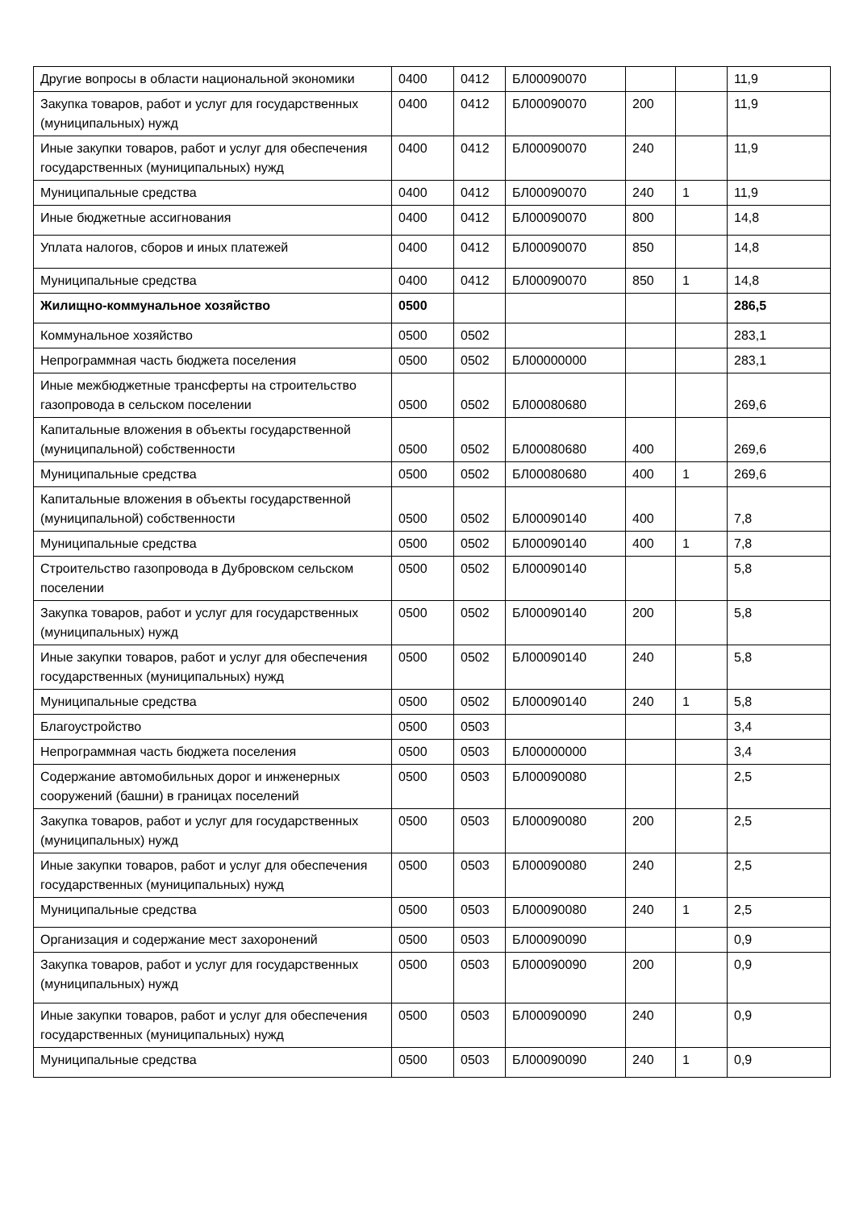| Другие вопросы в области национальной экономики | 0400 | 0412 | БЛ00090070 | | | 11,9 |
| Закупка товаров, работ и услуг для государственных (муниципальных) нужд | 0400 | 0412 | БЛ00090070 | 200 | | 11,9 |
| Иные закупки товаров, работ и услуг для обеспечения государственных (муниципальных) нужд | 0400 | 0412 | БЛ00090070 | 240 | | 11,9 |
| Муниципальные средства | 0400 | 0412 | БЛ00090070 | 240 | 1 | 11,9 |
| Иные бюджетные ассигнования | 0400 | 0412 | БЛ00090070 | 800 | | 14,8 |
| Уплата налогов, сборов и иных платежей | 0400 | 0412 | БЛ00090070 | 850 | | 14,8 |
| Муниципальные средства | 0400 | 0412 | БЛ00090070 | 850 | 1 | 14,8 |
| Жилищно-коммунальное хозяйство | 0500 | | | | | 286,5 |
| Коммунальное хозяйство | 0500 | 0502 | | | | 283,1 |
| Непрограммная часть бюджета поселения | 0500 | 0502 | БЛ00000000 | | | 283,1 |
| Иные межбюджетные трансферты на строительство газопровода в сельском поселении | 0500 | 0502 | БЛ00080680 | | | 269,6 |
| Капитальные вложения в объекты государственной (муниципальной) собственности | 0500 | 0502 | БЛ00080680 | 400 | | 269,6 |
| Муниципальные средства | 0500 | 0502 | БЛ00080680 | 400 | 1 | 269,6 |
| Капитальные вложения в объекты государственной (муниципальной) собственности | 0500 | 0502 | БЛ00090140 | 400 | | 7,8 |
| Муниципальные средства | 0500 | 0502 | БЛ00090140 | 400 | 1 | 7,8 |
| Строительство газопровода в Дубровском сельском поселении | 0500 | 0502 | БЛ00090140 | | | 5,8 |
| Закупка товаров, работ и услуг для государственных (муниципальных) нужд | 0500 | 0502 | БЛ00090140 | 200 | | 5,8 |
| Иные закупки товаров, работ и услуг для обеспечения государственных (муниципальных) нужд | 0500 | 0502 | БЛ00090140 | 240 | | 5,8 |
| Муниципальные средства | 0500 | 0502 | БЛ00090140 | 240 | 1 | 5,8 |
| Благоустройство | 0500 | 0503 | | | | 3,4 |
| Непрограммная часть бюджета поселения | 0500 | 0503 | БЛ00000000 | | | 3,4 |
| Содержание автомобильных дорог и инженерных сооружений (башни) в границах поселений | 0500 | 0503 | БЛ00090080 | | | 2,5 |
| Закупка товаров, работ и услуг для государственных (муниципальных) нужд | 0500 | 0503 | БЛ00090080 | 200 | | 2,5 |
| Иные закупки товаров, работ и услуг для обеспечения государственных (муниципальных) нужд | 0500 | 0503 | БЛ00090080 | 240 | | 2,5 |
| Муниципальные средства | 0500 | 0503 | БЛ00090080 | 240 | 1 | 2,5 |
| Организация и содержание мест захоронений | 0500 | 0503 | БЛ00090090 | | | 0,9 |
| Закупка товаров, работ и услуг для государственных (муниципальных) нужд | 0500 | 0503 | БЛ00090090 | 200 | | 0,9 |
| Иные закупки товаров, работ и услуг для обеспечения государственных (муниципальных) нужд | 0500 | 0503 | БЛ00090090 | 240 | | 0,9 |
| Муниципальные средства | 0500 | 0503 | БЛ00090090 | 240 | 1 | 0,9 |